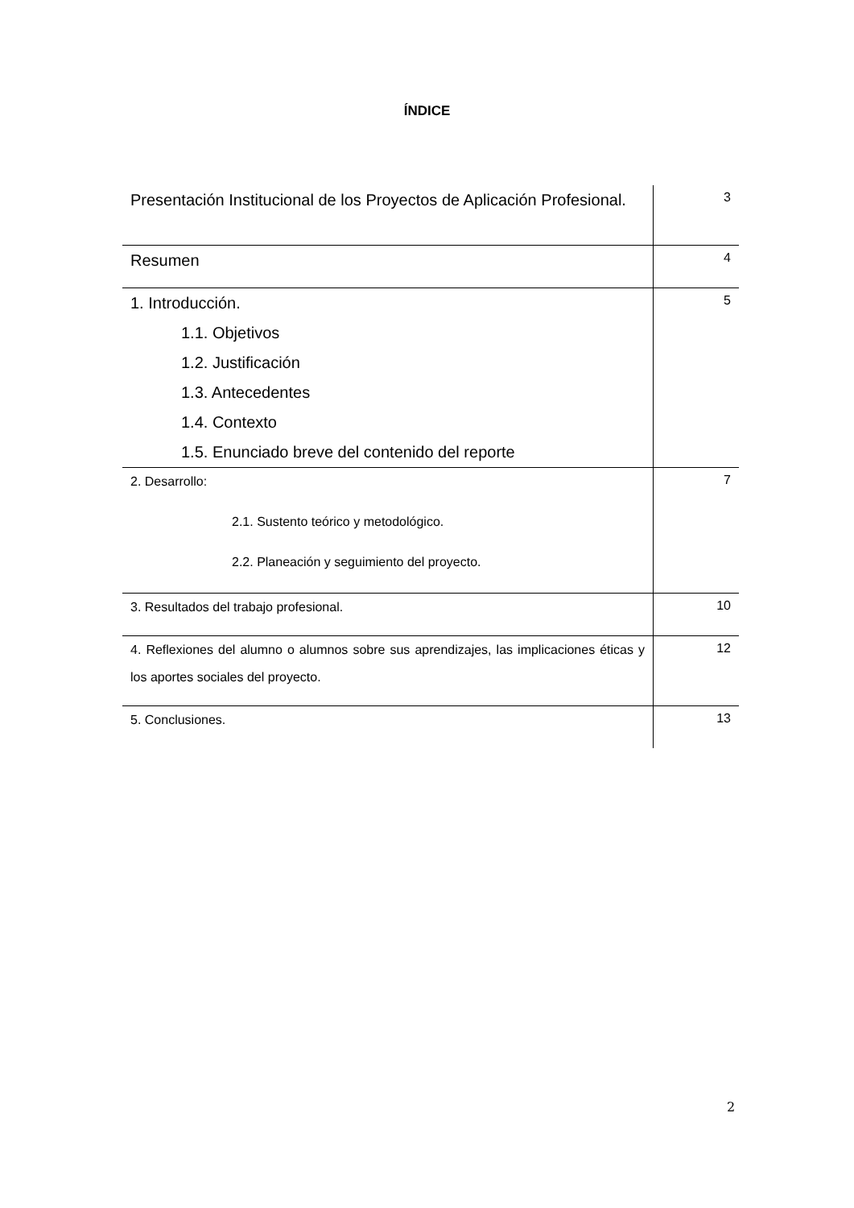ÍNDICE
| Presentación Institucional de los Proyectos de Aplicación Profesional. | 3 |
| Resumen | 4 |
| 1. Introducción. 1.1. Objetivos 1.2. Justificación 1.3. Antecedentes 1.4. Contexto 1.5. Enunciado breve del contenido del reporte | 5 |
| 2. Desarrollo: 2.1. Sustento teórico y metodológico. 2.2. Planeación y seguimiento del proyecto. | 7 |
| 3. Resultados del trabajo profesional. | 10 |
| 4. Reflexiones del alumno o alumnos sobre sus aprendizajes, las implicaciones éticas y los aportes sociales del proyecto. | 12 |
| 5. Conclusiones. | 13 |
2